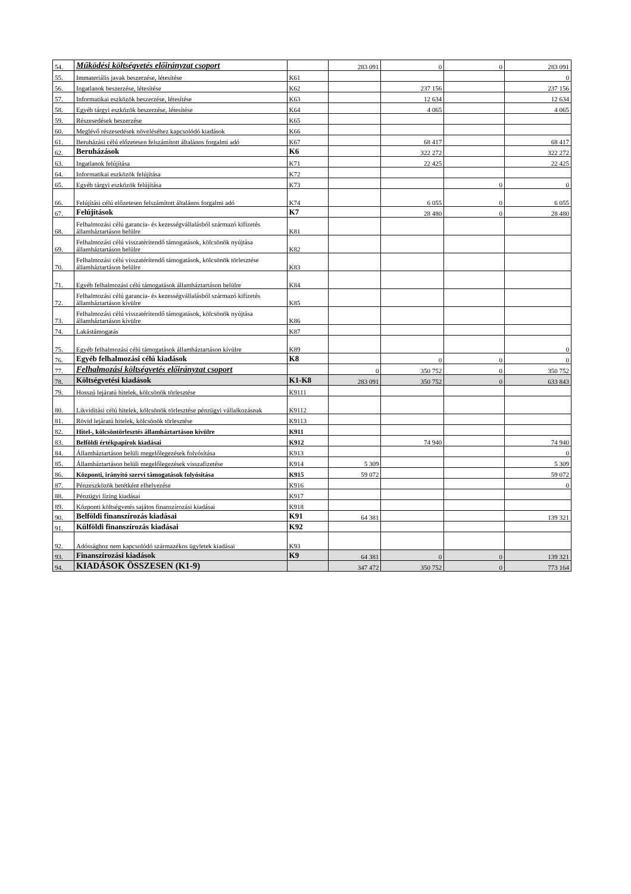| 54. | Működési költségvetés előirányzat csoport | | 283 091 | 0 | 0 | 283 091 |
| 55. | Immateriális javak beszerzése, létesítése | K61 | | | | 0 |
| 56. | Ingatlanok beszerzése, létesítése | K62 | | 237 156 | | 237 156 |
| 57. | Informatikai eszközök beszerzése, létesítése | K63 | | 12 634 | | 12 634 |
| 58. | Egyéb tárgyi eszközök beszerzése, létesítése | K64 | | 4 065 | | 4 065 |
| 59. | Részesedések beszerzése | K65 | | | | |
| 60. | Meglévő részesedések növeléséhez kapcsolódó kiadások | K66 | | | | |
| 61. | Beruházási célú előzetesen felszámított általános forgalmi adó | K67 | | 68 417 | | 68 417 |
| 62. | Beruházások | K6 | | 322 272 | | 322 272 |
| 63. | Ingatlanok felújítása | K71 | | 22 425 | | 22 425 |
| 64. | Informatikai eszközök felújítása | K72 | | | | |
| 65. | Egyéb tárgyi eszközök felújítása | K73 | | | 0 | 0 |
| 66. | Felújítási célú előzetesen felszámított általános forgalmi adó | K74 | | 6 055 | 0 | 6 055 |
| 67. | Felújítások | K7 | | 28 480 | 0 | 28 480 |
| 68. | Felhalmozási célú garancia- és kezességvállalásból származó kifizetés államháztartáson belülre | K81 | | | | |
| 69. | Felhalmozási célú visszatérítendő támogatások, kölcsönök nyújtása államháztartáson belülre | K82 | | | | |
| 70. | Felhalmozási célú visszatérítendő támogatások, kölcsönök törlesztése államháztartáson belülre | K83 | | | | |
| 71. | Egyéb felhalmozási célú támogatások államháztartáson belülre | K84 | | | | |
| 72. | Felhalmozási célú garancia- és kezességvállalásból származó kifizetés államháztartáson kívülre | K85 | | | | |
| 73. | Felhalmozási célú visszatérítendő támogatások, kölcsönök nyújtása államháztartáson kívülre | K86 | | | | |
| 74. | Lakástámogatás | K87 | | | | |
| 75. | Egyéb felhalmozási célú támogatások államháztartáson kívülre | K89 | | | | 0 |
| 76. | Egyéb felhalmozási célú kiadások | K8 | | 0 | 0 | 0 |
| 77. | Felhalmozási költségvetés előirányzat csoport | | 0 | 350 752 | 0 | 350 752 |
| 78. | Költségvetési kiadások | K1-K8 | 283 091 | 350 752 | 0 | 633 843 |
| 79. | Hosszú lejáratú hitelek, kölcsönök törlesztése | K9111 | | | | |
| 80. | Likviditási célú hitelek, kölcsönök törlesztése pénzügyi vállalkozásnak | K9112 | | | | |
| 81. | Rövid lejáratú hitelek, kölcsönök törlesztése | K9113 | | | | |
| 82. | Hitel-, kölcsöntörlesztés államháztartáson kívülre | K911 | | | | |
| 83. | Belföldi értékpapírok kiadásai | K912 | | 74 940 | | 74 940 |
| 84. | Államháztartáson belüli megelőlegezések folyósítása | K913 | | | | 0 |
| 85. | Államháztartáson belüli megelőlegezések visszafizetése | K914 | 5 309 | | | 5 309 |
| 86. | Központi, irányító szervi támogatások folyósítása | K915 | 59 072 | | | 59 072 |
| 87. | Pénzeszközök betétként elhelyezése | K916 | | | | 0 |
| 88. | Pénzügyi lízing kiadásai | K917 | | | | |
| 89. | Központi költségvetés sajátos finanszírozási kiadásai | K918 | | | | |
| 90. | Belföldi finanszírozás kiadásai | K91 | 64 381 | | | 139 321 |
| 91. | Külföldi finanszírozás kiadásai | K92 | | | | |
| 92. | Adóssághoz nem kapcsolódó származékos ügyletek kiadásai | K93 | | | | |
| 93. | Finanszírozási kiadások | K9 | 64 381 | 0 | 0 | 139 321 |
| 94. | KIADÁSOK ÖSSZESEN (K1-9) | | 347 472 | 350 752 | 0 | 773 164 |